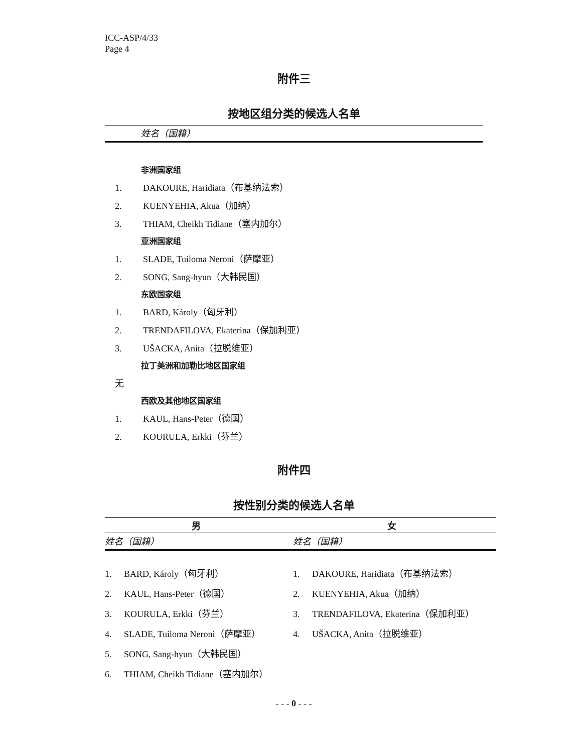ICC-ASP/4/33
Page 4
附件三
按地区组分类的候选人名单
姓名（国籍）
非洲国家组
1. DAKOURE, Haridiata（布基纳法索）
2. KUENYEHIA, Akua（加纳）
3. THIAM, Cheikh Tidiane（塞内加尔）
亚洲国家组
1. SLADE, Tuiloma Neroni（萨摩亚）
2. SONG, Sang-hyun（大韩民国）
东欧国家组
1. BARD, Károly（匈牙利）
2. TRENDAFILOVA, Ekaterina（保加利亚）
3. UŠACKA, Anita（拉脱维亚）
拉丁美洲和加勒比地区国家组
无
西欧及其他地区国家组
1. KAUL, Hans-Peter（德国）
2. KOURULA, Erkki（芬兰）
附件四
按性别分类的候选人名单
| 男 | 女 |
| --- | --- |
| 姓名（国籍） | 姓名（国籍） |
| 1. BARD, Károly（匈牙利） | 1. DAKOURE, Haridiata（布基纳法索） |
| 2. KAUL, Hans-Peter（德国） | 2. KUENYEHIA, Akua（加纳） |
| 3. KOURULA, Erkki（芬兰） | 3. TRENDAFILOVA, Ekaterina（保加利亚） |
| 4. SLADE, Tuiloma Neroni（萨摩亚） | 4. UŠACKA, Anita（拉脱维亚） |
| 5. SONG, Sang-hyun（大韩民国） | |
| 6. THIAM, Cheikh Tidiane（塞内加尔） | |
- - - 0 - - -